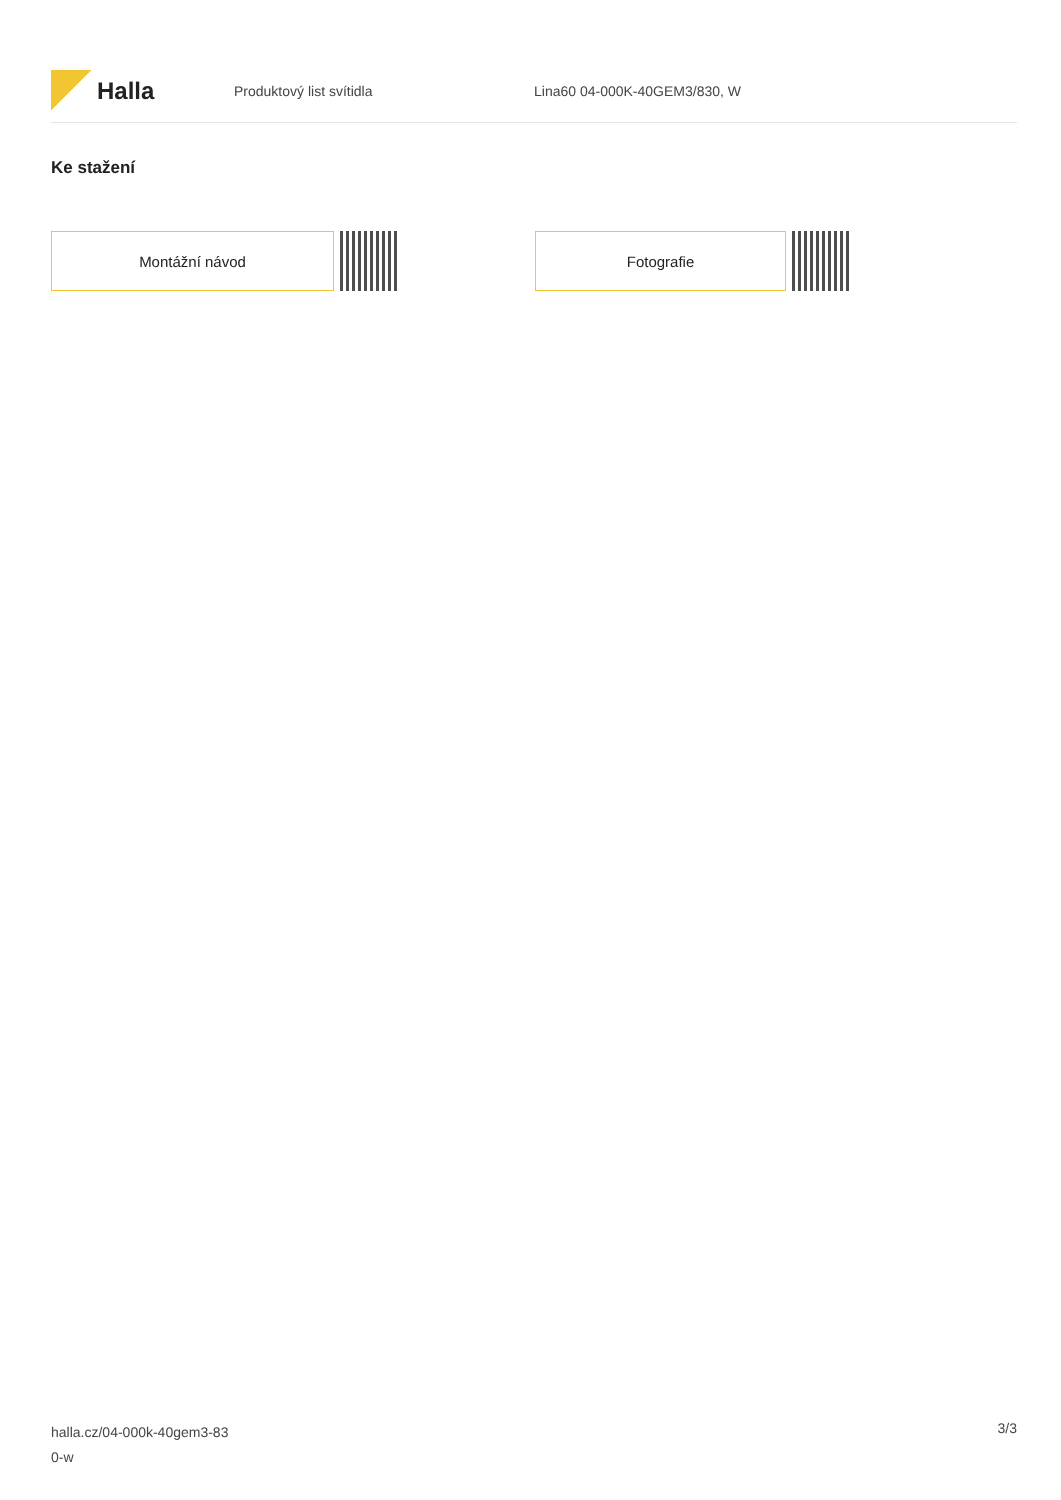Halla
Produktový list svítidla Lina60 04-000K-40GEM3/830, W
Ke stažení
Montážní návod Fotografie
halla.cz/04-000k-40gem3-83
0-w
3/3